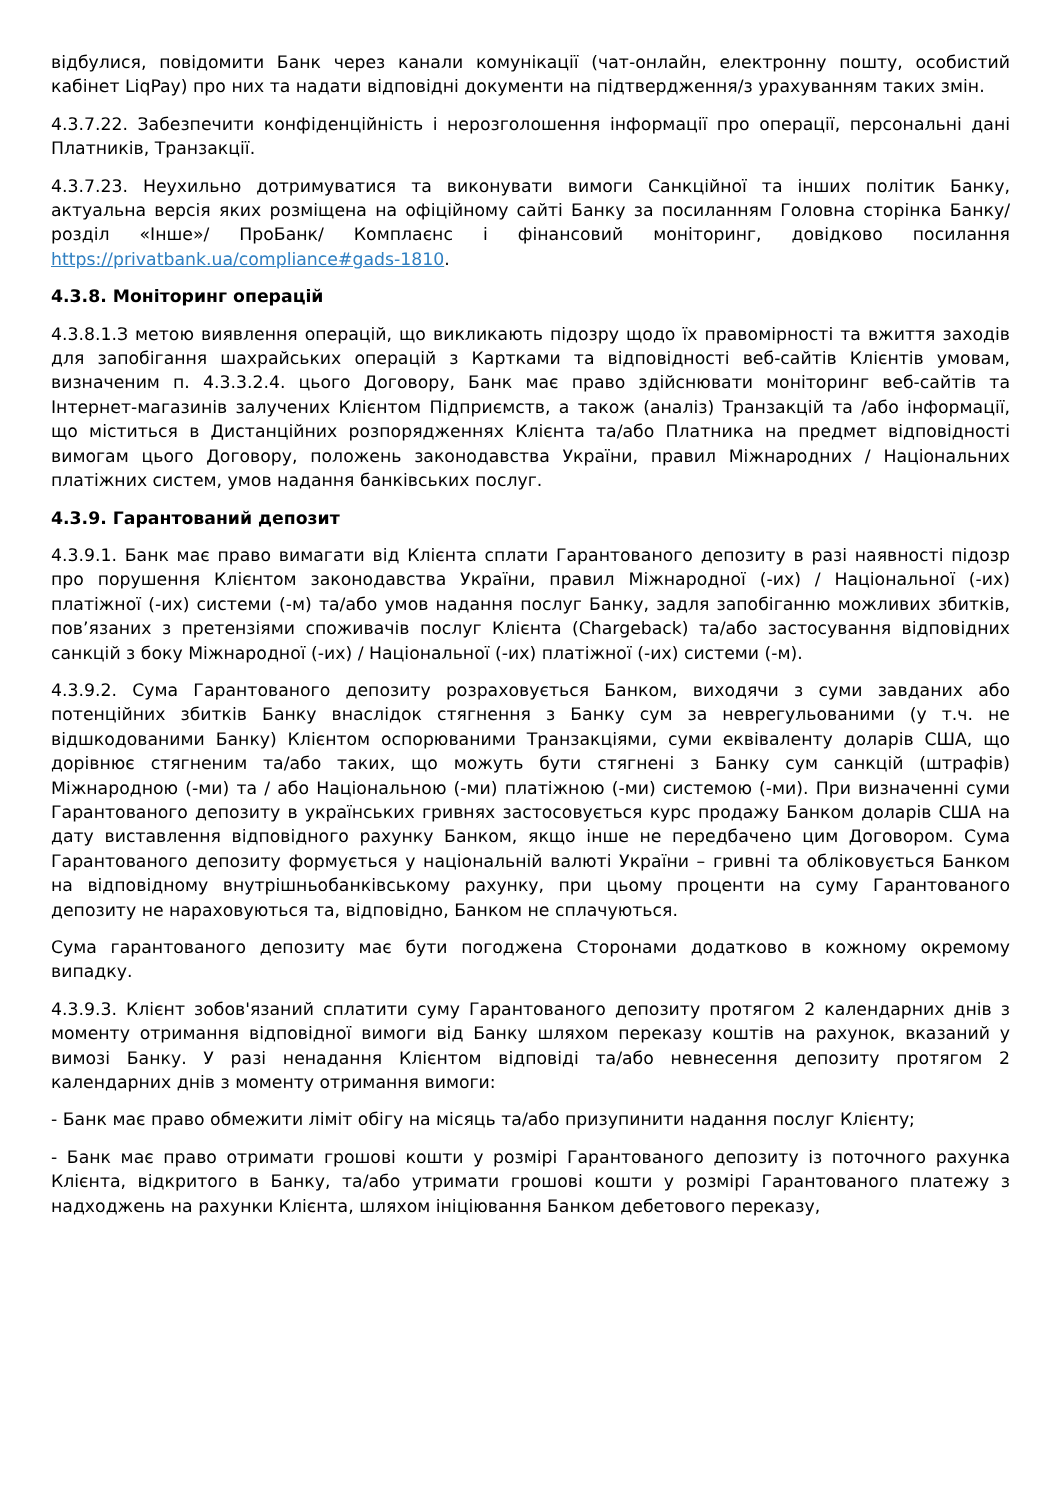відбулися, повідомити Банк через канали комунікації (чат-онлайн, електронну пошту, особистий кабінет LiqPay) про них та надати відповідні документи на підтвердження/з урахуванням таких змін.
4.3.7.22. Забезпечити конфіденційність і нерозголошення інформації про операції, персональні дані Платників, Транзакції.
4.3.7.23. Неухильно дотримуватися та виконувати вимоги Санкційної та інших політик Банку, актуальна версія яких розміщена на офіційному сайті Банку за посиланням Головна сторінка Банку/ розділ «Інше»/ ПроБанк/ Комплаєнс і фінансовий моніторинг, довідково посилання https://privatbank.ua/compliance#gads-1810.
4.3.8. Моніторинг операцій
4.3.8.1.З метою виявлення операцій, що викликають підозру щодо їх правомірності та вжиття заходів для запобігання шахрайських операцій з Картками та відповідності веб-сайтів Клієнтів умовам, визначеним п. 4.3.3.2.4. цього Договору, Банк має право здійснювати моніторинг веб-сайтів та Інтернет-магазинів залучених Клієнтом Підприємств, а також (аналіз) Транзакцій та /або інформації, що міститься в Дистанційних розпорядженнях Клієнта та/або Платника на предмет відповідності вимогам цього Договору, положень законодавства України, правил Міжнародних / Національних платіжних систем, умов надання банківських послуг.
4.3.9. Гарантований депозит
4.3.9.1. Банк має право вимагати від Клієнта сплати Гарантованого депозиту в разі наявності підозр про порушення Клієнтом законодавства України, правил Міжнародної (-их) / Національної (-их) платіжної (-их) системи (-м) та/або умов надання послуг Банку, задля запобіганню можливих збитків, пов’язаних з претензіями споживачів послуг Клієнта (Chargeback) та/або застосування відповідних санкцій з боку Міжнародної (-их) / Національної (-их) платіжної (-их) системи (-м).
4.3.9.2. Сума Гарантованого депозиту розраховується Банком, виходячи з суми завданих або потенційних збитків Банку внаслідок стягнення з Банку сум за неврегульованими (у т.ч. не відшкодованими Банку) Клієнтом оспорюваними Транзакціями, суми еквіваленту доларів США, що дорівнює стягненим та/або таких, що можуть бути стягнені з Банку сум санкцій (штрафів) Міжнародною (-ми) та / або Національною (-ми) платіжною (-ми) системою (-ми). При визначенні суми Гарантованого депозиту в українських гривнях застосовується курс продажу Банком доларів США на дату виставлення відповідного рахунку Банком, якщо інше не передбачено цим Договором. Сума Гарантованого депозиту формується у національній валюті України – гривні та обліковується Банком на відповідному внутрішньобанківському рахунку, при цьому проценти на суму Гарантованого депозиту не нараховуються та, відповідно, Банком не сплачуються.
Сума гарантованого депозиту має бути погоджена Сторонами додатково в кожному окремому випадку.
4.3.9.3. Клієнт зобов'язаний сплатити суму Гарантованого депозиту протягом 2 календарних днів з моменту отримання відповідної вимоги від Банку шляхом переказу коштів на рахунок, вказаний у вимозі Банку. У разі ненадання Клієнтом відповіді та/або невнесення депозиту протягом 2 календарних днів з моменту отримання вимоги:
- Банк має право обмежити ліміт обігу на місяць та/або призупинити надання послуг Клієнту;
- Банк має право отримати грошові кошти у розмірі Гарантованого депозиту із поточного рахунка Клієнта, відкритого в Банку, та/або утримати грошові кошти у розмірі Гарантованого платежу з надходжень на рахунки Клієнта, шляхом ініціювання Банком дебетового переказу,